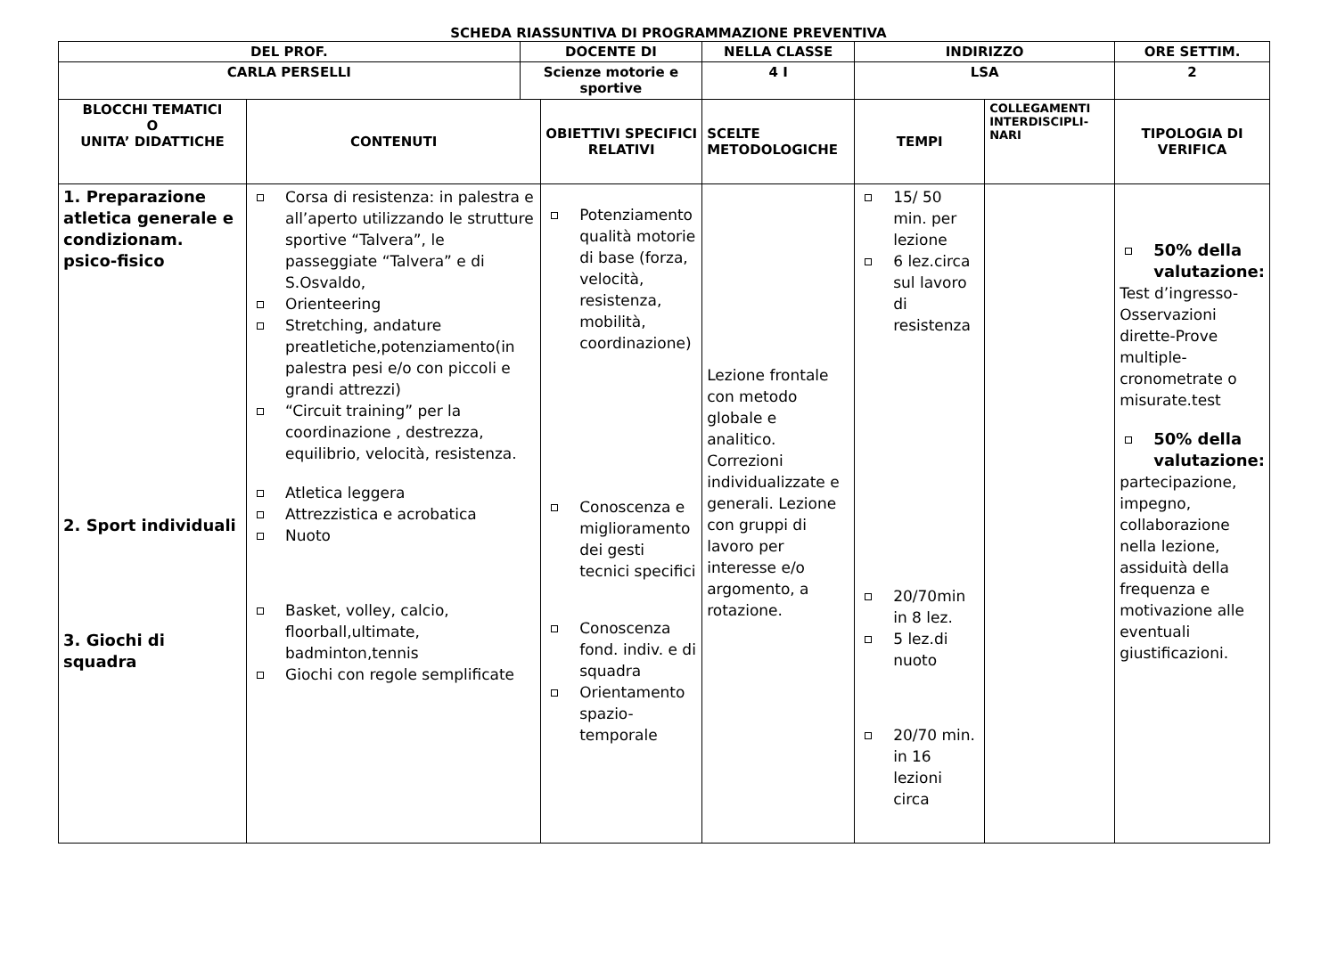SCHEDA RIASSUNTIVA DI PROGRAMMAZIONE PREVENTIVA
| DEL PROF. | | DOCENTE DI | | NELLA CLASSE | INDIRIZZO | | ORE SETTIM. |
| CARLA PERSELLI | | Scienze motorie e sportive | | 4 I | LSA | | 2 |
| BLOCCHI TEMATICI O UNITA’ DIDATTICHE | CONTENUTI | | OBIETTIVI SPECIFICI RELATIVI | SCELTE METODOLOGICHE | TEMPI | COLLEGAMENTI INTERDISCIPLI-NARI | TIPOLOGIA DI VERIFICA |
| 1. Preparazione atletica generale e condizionam. psico-fisico 2. Sport individuali 3. Giochi di squadra | Corsa di resistenza: in palestra e all’aperto utilizzando le strutture sportive “Talvera”, le passeggiate “Talvera” e di S.Osvaldo, Orienteering Stretching, andature preatletiche,potenziamento(in palestra pesi e/o con piccoli e grandi attrezzi) “Circuit training” per la coordinazione , destrezza, equilibrio, velocità, resistenza. Atletica leggera Attrezzistica e acrobatica Nuoto Basket, volley, calcio, floorball,ultimate, badminton,tennis Giochi con regole semplificate | | Potenziamento qualità motorie di base (forza, velocità, resistenza, mobilità, coordinazione) Conoscenza e miglioramento dei gesti tecnici specifici Conoscenza fond. indiv. e di squadra Orientamento spazio-temporale | Lezione frontale con metodo globale e analitico. Correzioni individualizzate e generali. Lezione con gruppi di lavoro per interesse e/o argomento, a rotazione. | 15/ 50 min. per lezione 6 lez.circa sul lavoro di resistenza 20/70min in 8 lez. 5 lez.di nuoto 20/70 min. in 16 lezioni circa | | 50% della valutazione: Test d’ingresso-Osservazioni dirette-Prove multiple-cronometrate o misurate.test 50% della valutazione: partecipazione, impegno, collaborazione nella lezione, assiduità della frequenza e motivazione alle eventuali giustificazioni. |